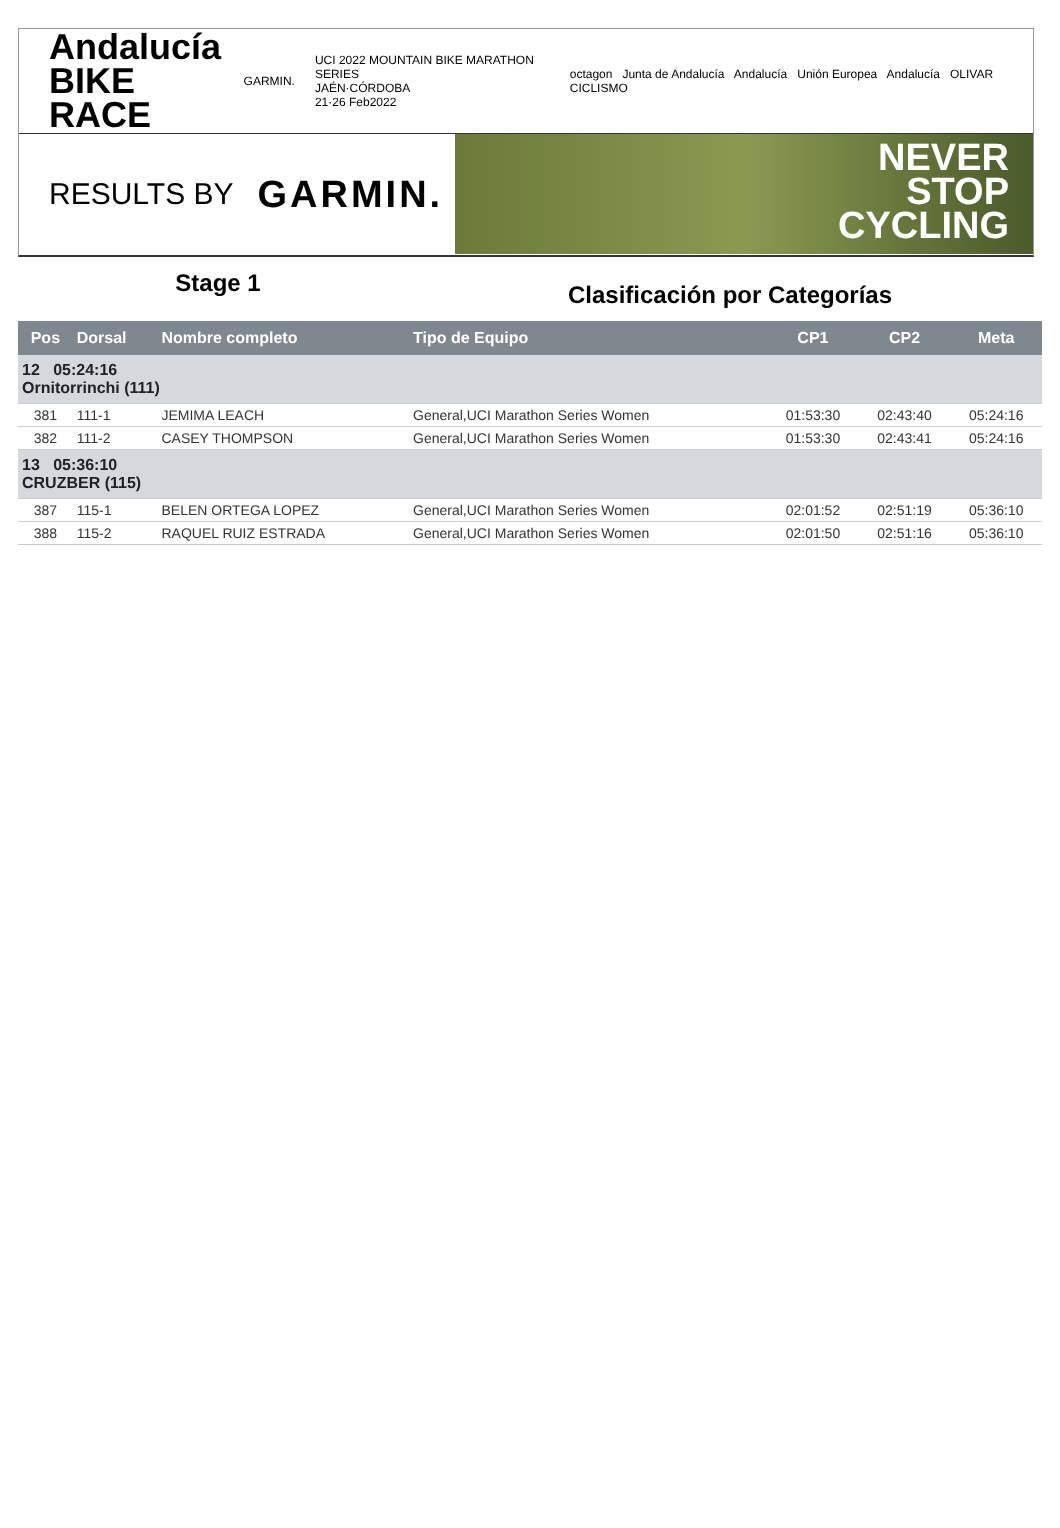Andalucía
BIKE RACE
GARMIN.
UCI 2022 MOUNTAIN BIKE MARATHON SERIES
JAÉN·CÓRDOBA
21·26 Feb2022
octagon Junta de Andalucía Andalucía Unión Europea Andalucía OLIVAR CICLISMO
RESULTS BY GARMIN.
NEVER
STOP
CYCLING
Stage 1
Clasificación por Categorías
| Pos | Dorsal | Nombre completo | Tipo de Equipo | CP1 | CP2 | Meta |
| --- | --- | --- | --- | --- | --- | --- |
| 12 05:24:16 Ornitorrinchi (111) | | | | | | |
| 381 | 111-1 | JEMIMA LEACH | General,UCI Marathon Series Women | 01:53:30 | 02:43:40 | 05:24:16 |
| 382 | 111-2 | CASEY THOMPSON | General,UCI Marathon Series Women | 01:53:30 | 02:43:41 | 05:24:16 |
| 13 05:36:10 CRUZBER (115) | | | | | | |
| 387 | 115-1 | BELEN ORTEGA LOPEZ | General,UCI Marathon Series Women | 02:01:52 | 02:51:19 | 05:36:10 |
| 388 | 115-2 | RAQUEL RUIZ ESTRADA | General,UCI Marathon Series Women | 02:01:50 | 02:51:16 | 05:36:10 |